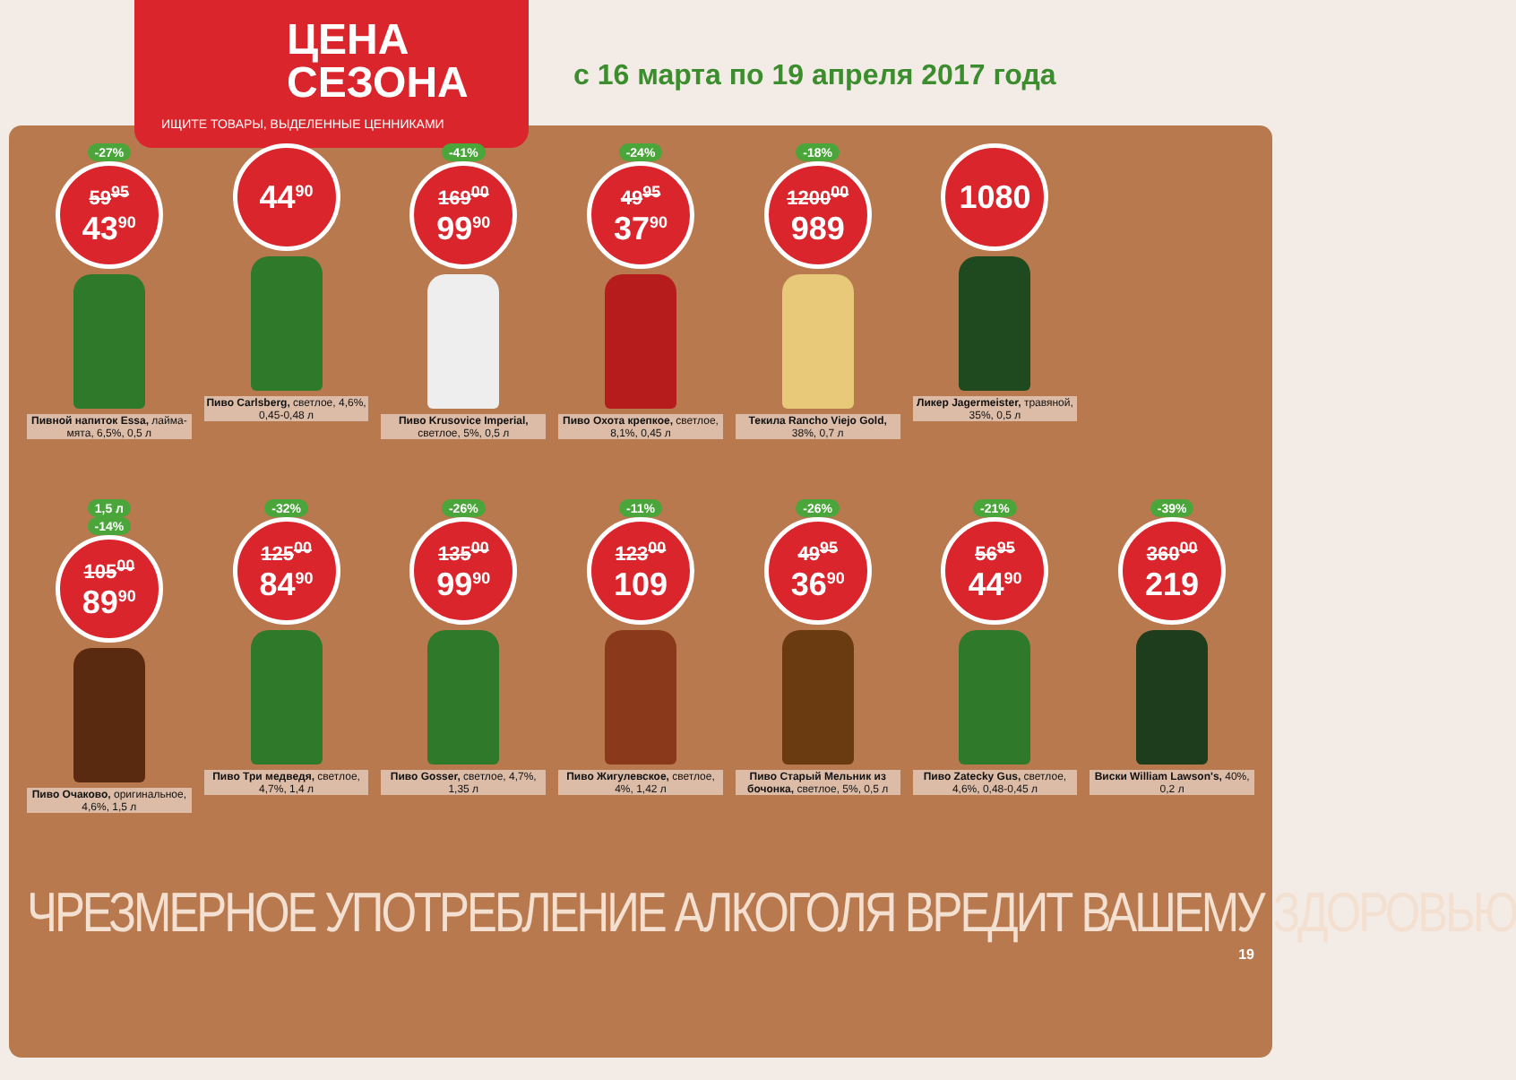ЦЕНА
СЕЗОНА
ИЩИТЕ ТОВАРЫ, ВЫДЕЛЕННЫЕ ЦЕННИКАМИ
с 16 марта по 19 апреля 2017 года
-27%
59<sup>95</sup>
43<sup>90</sup>
Пивной напиток Essa, лайма-мята, 6,5%, 0,5 л
44<sup>90</sup>
Пиво Carlsberg, светлое, 4,6%, 0,45-0,48 л
-41%
169<sup>00</sup>
99<sup>90</sup>
Пиво Krusovice Imperial, светлое, 5%, 0,5 л
-24%
49<sup>95</sup>
37<sup>90</sup>
Пиво Охота крепкое, светлое, 8,1%, 0,45 л
-18%
1200<sup>00</sup>
989
Текила Rancho Viejo Gold, 38%, 0,7 л
1080
Ликер Jagermeister, травяной, 35%, 0,5 л
1,5 л
-14%
105<sup>00</sup>
89<sup>90</sup>
Пиво Очаково, оригинальное, 4,6%, 1,5 л
-32%
125<sup>00</sup>
84<sup>90</sup>
Пиво Три медведя, светлое, 4,7%, 1,4 л
-26%
135<sup>00</sup>
99<sup>90</sup>
Пиво Gosser, светлое, 4,7%, 1,35 л
-11%
123<sup>00</sup>
109
Пиво Жигулевское, светлое, 4%, 1,42 л
-26%
49<sup>95</sup>
36<sup>90</sup>
Пиво Старый Мельник из бочонка, светлое, 5%, 0,5 л
-21%
56<sup>95</sup>
44<sup>90</sup>
Пиво Zatecky Gus, светлое, 4,6%, 0,48-0,45 л
-39%
360<sup>00</sup>
219
Виски William Lawson's, 40%, 0,2 л
ЧРЕЗМЕРНОЕ УПОТРЕБЛЕНИЕ АЛКОГОЛЯ ВРЕДИТ ВАШЕМУ ЗДОРОВЬЮ
19